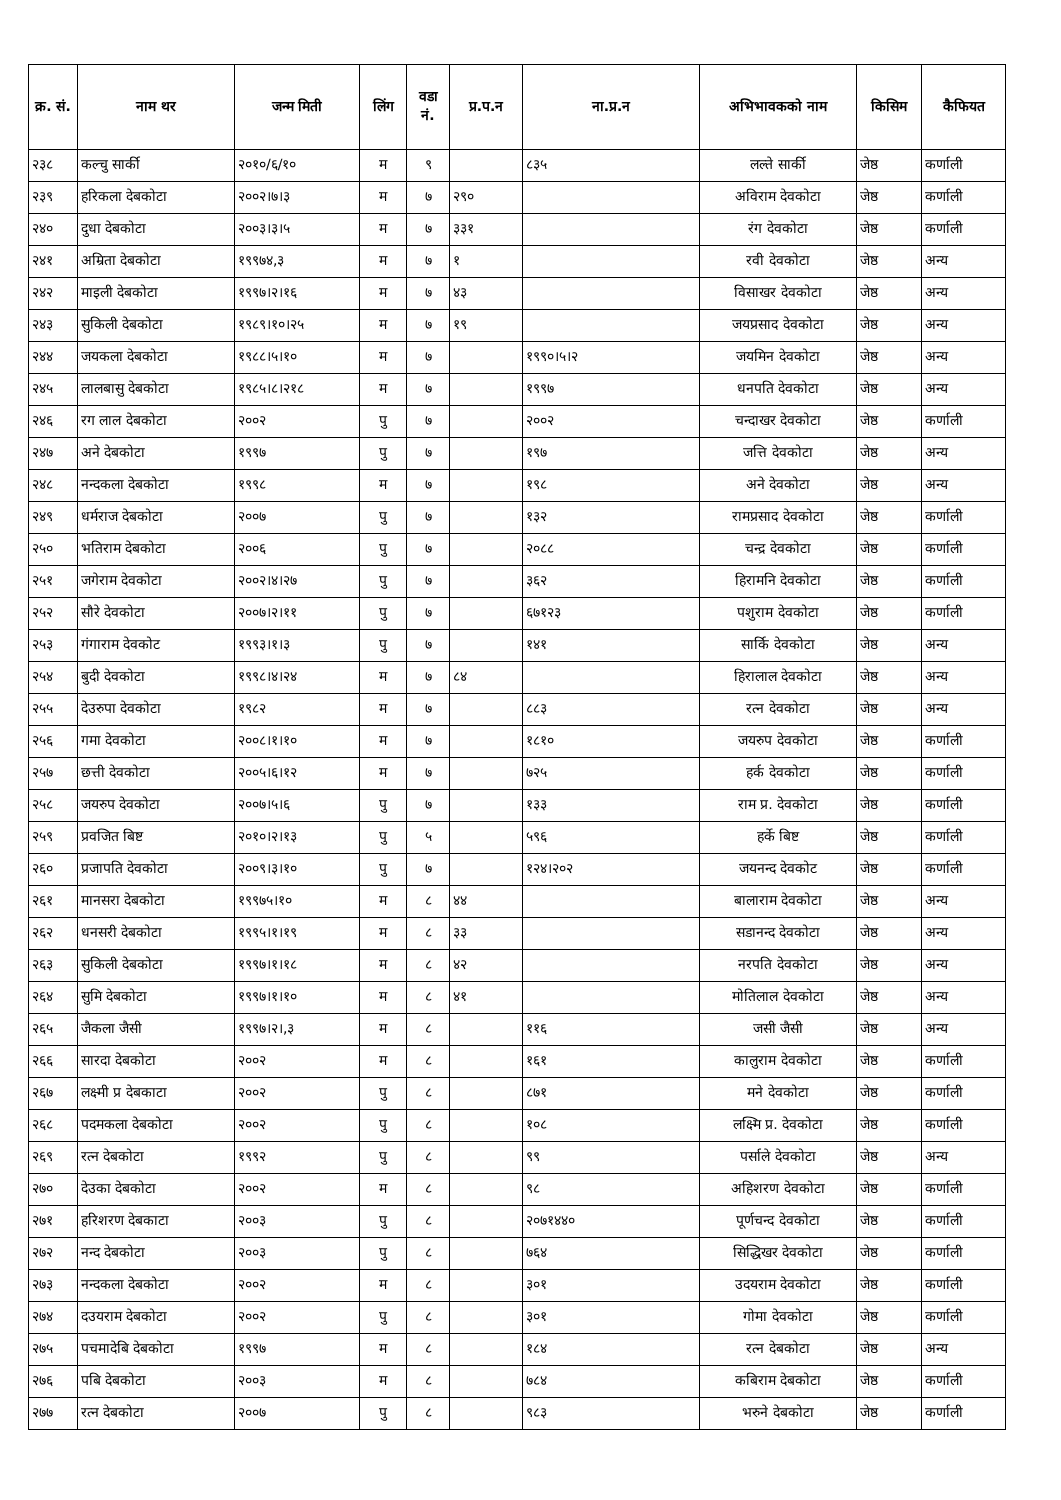| क्र. सं. | नाम थर | जन्म मिती | लिंग | वडा नं. | प्र.प.न | ना.प्र.न | अभिभावकको नाम | किसिम | कैफियत |
| --- | --- | --- | --- | --- | --- | --- | --- | --- | --- |
| २३८ | कल्चु सार्की | २०१०/६/१० | म | ९ | | ८३५ | लल्ते सार्की | जेष्ठ | कर्णाली |
| २३९ | हरिकला देबकोटा | २००२।७।३ | म | ७ | २९० | | अविराम देवकोटा | जेष्ठ | कर्णाली |
| २४० | दुधा देबकोटा | २००३।३।५ | म | ७ | ३३१ | | रंग देवकोटा | जेष्ठ | कर्णाली |
| २४१ | अम्रिता देबकोटा | १९९७४,३ | म | ७ | १ | | रवी देवकोटा | जेष्ठ | अन्य |
| २४२ | माइली देबकोटा | १९९७।२।१६ | म | ७ | ४३ | | विसाखर देवकोटा | जेष्ठ | अन्य |
| २४३ | सुकिली देबकोटा | १९८९।१०।२५ | म | ७ | १९ | | जयप्रसाद देवकोटा | जेष्ठ | अन्य |
| २४४ | जयकला देबकोटा | १९८८।५।१० | म | ७ | | १९९०।५।२ | जयमिन देवकोटा | जेष्ठ | अन्य |
| २४५ | लालबासु देबकोटा | १९८५।८।२१८ | म | ७ | | १९९७ | धनपति देवकोटा | जेष्ठ | अन्य |
| २४६ | रग लाल देबकोटा | २००२ | पु | ७ | | २००२ | चन्दाखर देवकोटा | जेष्ठ | कर्णाली |
| २४७ | अने देबकोटा | १९९७ | पु | ७ | | १९७ | जत्ति देवकोटा | जेष्ठ | अन्य |
| २४८ | नन्दकला देबकोटा | १९९८ | म | ७ | | १९८ | अने देवकोटा | जेष्ठ | अन्य |
| २४९ | धर्मराज देबकोटा | २००७ | पु | ७ | | १३२ | रामप्रसाद देवकोटा | जेष्ठ | कर्णाली |
| २५० | भतिराम देबकोटा | २००६ | पु | ७ | | २०८८ | चन्द्र देवकोटा | जेष्ठ | कर्णाली |
| २५१ | जगेराम देवकोटा | २००२।४।२७ | पु | ७ | | ३६२ | हिरामनि देवकोटा | जेष्ठ | कर्णाली |
| २५२ | सौरे देवकोटा | २००७।२।११ | पु | ७ | | ६७१२३ | पशुराम देवकोटा | जेष्ठ | कर्णाली |
| २५३ | गंगाराम देवकोट | १९९३।१।३ | पु | ७ | | १४१ | सार्कि देवकोटा | जेष्ठ | अन्य |
| २५४ | बुदी देवकोटा | १९९८।४।२४ | म | ७ | ८४ | | हिरालाल देवकोटा | जेष्ठ | अन्य |
| २५५ | देउरुपा देवकोटा | १९८२ | म | ७ | | ८८३ | रत्न देवकोटा | जेष्ठ | अन्य |
| २५६ | गमा देवकोटा | २००८।१।१० | म | ७ | | १८१० | जयरुप देवकोटा | जेष्ठ | कर्णाली |
| २५७ | छत्ती देवकोटा | २००५।६।१२ | म | ७ | | ७२५ | हर्क देवकोटा | जेष्ठ | कर्णाली |
| २५८ | जयरुप देवकोटा | २००७।५।६ | पु | ७ | | १३३ | राम प्र. देवकोटा | जेष्ठ | कर्णाली |
| २५९ | प्रवजित बिष्ट | २०१०।२।१३ | पु | ५ | | ५९६ | हर्के बिष्ट | जेष्ठ | कर्णाली |
| २६० | प्रजापति देवकोटा | २००९।३।१० | पु | ७ | | १२४।२०२ | जयनन्द देवकोट | जेष्ठ | कर्णाली |
| २६१ | मानसरा देबकोटा | १९९७५।१० | म | ८ | ४४ | | बालाराम देवकोटा | जेष्ठ | अन्य |
| २६२ | धनसरी देबकोटा | १९९५।१।१९ | म | ८ | ३३ | | सडानन्द देवकोटा | जेष्ठ | अन्य |
| २६३ | सुकिली देबकोटा | १९९७।१।१८ | म | ८ | ४२ | | नरपति देवकोटा | जेष्ठ | अन्य |
| २६४ | सुमि देबकोटा | १९९७।१।१० | म | ८ | ४१ | | मोतिलाल देवकोटा | जेष्ठ | अन्य |
| २६५ | जैकला जैसी | १९९७।२।,३ | म | ८ | | ११६ | जसी जैसी | जेष्ठ | अन्य |
| २६६ | सारदा देबकोटा | २००२ | म | ८ | | १६१ | कालुराम देवकोटा | जेष्ठ | कर्णाली |
| २६७ | लक्ष्मी प्र देबकाटा | २००२ | पु | ८ | | ८७१ | मने देवकोटा | जेष्ठ | कर्णाली |
| २६८ | पदमकला देबकोटा | २००२ | पु | ८ | | १०८ | लक्ष्मि प्र. देवकोटा | जेष्ठ | कर्णाली |
| २६९ | रत्न देबकोटा | १९९२ | पु | ८ | | ९९ | पर्साले देवकोटा | जेष्ठ | अन्य |
| २७० | देउका देबकोटा | २००२ | म | ८ | | ९८ | अहिशरण देवकोटा | जेष्ठ | कर्णाली |
| २७१ | हरिशरण देबकाटा | २००३ | पु | ८ | | २०७१४४० | पूर्णचन्द देवकोटा | जेष्ठ | कर्णाली |
| २७२ | नन्द देबकोटा | २००३ | पु | ८ | | ७६४ | सिद्धिखर देवकोटा | जेष्ठ | कर्णाली |
| २७३ | नन्दकला देबकोटा | २००२ | म | ८ | | ३०१ | उदयराम देवकोटा | जेष्ठ | कर्णाली |
| २७४ | दउयराम देबकोटा | २००२ | पु | ८ | | ३०१ | गोमा देवकोटा | जेष्ठ | कर्णाली |
| २७५ | पचमादेबि देबकोटा | १९९७ | म | ८ | | १८४ | रत्न देबकोटा | जेष्ठ | अन्य |
| २७६ | पबि देबकोटा | २००३ | म | ८ | | ७८४ | कबिराम देबकोटा | जेष्ठ | कर्णाली |
| २७७ | रत्न देबकोटा | २००७ | पु | ८ | | ९८३ | भरुने देबकोटा | जेष्ठ | कर्णाली |